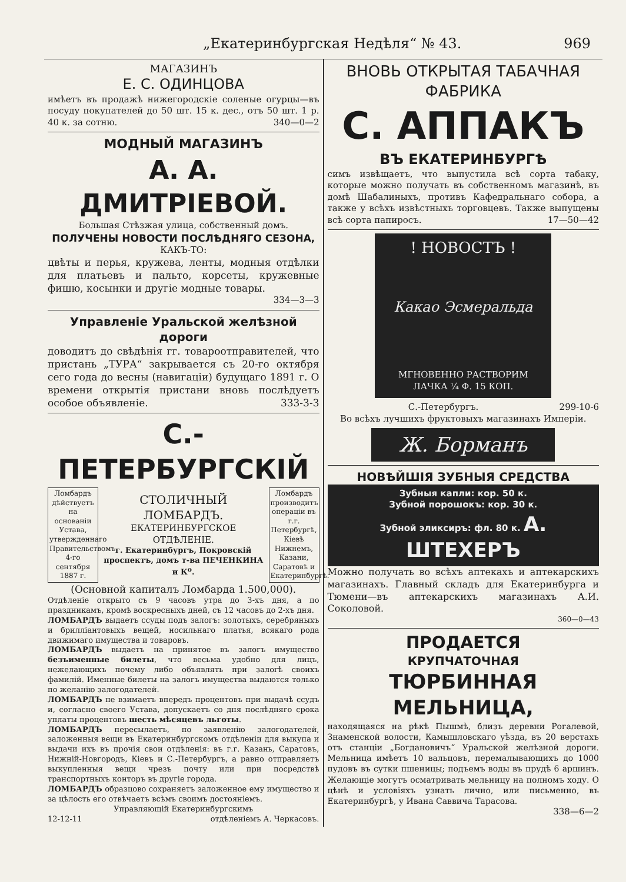„Екатеринбургская Недѣля“ № 43. 969
МАГАЗИНЪ
Е. С. ОДИНЦОВА
имѣетъ въ продажѣ нижегородскіе соленые огурцы—въ посуду покупателей до 50 шт. 15 к. дес., отъ 50 шт. 1 р. 40 к. за сотню. 340—0—2
МОДНЫЙ МАГАЗИНЪ
А. А. ДМИТРІЕВОЙ.
Большая Стѣзжая улица, собственный домъ.
ПОЛУЧЕНЫ НОВОСТИ ПОСЛѢДНЯГО СЕЗОНА,
КАКЪ-ТО:
цвѣты и перья, кружева, ленты, модныя отдѣлки для платьевъ и пальто, корсеты, кружевные фишю, косынки и другіе модные товары.
334—3—3
Управленіе Уральской желѣзной дороги
доводитъ до свѣдѣнія гг. товароотправителей, что пристань „ТУРА“ закрывается съ 20-го октября сего года до весны (навигаціи) будущаго 1891 г. О времени открытія пристани вновь послѣдуетъ особое объявленіе. 333-3-3
С.-ПЕТЕРБУРГСКІЙ
Ломбардъ дѣйствуетъ на основаніи Устава, утвержденнаго Правительствомъ 4-го сентября 1887 г.
СТОЛИЧНЫЙ ЛОМБАРДЪ.
ЕКАТЕРИНБУРГСКОЕ ОТДѢЛЕНІЕ.
г. Екатеринбургъ, Покровскій проспектъ, домъ т-ва ПЕЧЕНКИНА и К<sup>о</sup>.
Ломбардъ производитъ операціи въ г.г. Петербургѣ, Кіевѣ Нижнемъ, Казани, Саратовѣ и Екатеринбургѣ.
(Основной капиталъ Ломбарда 1.500,000).
Отдѣленіе открыто съ 9 часовъ утра до 3-хъ дня, а по праздникамъ, кромѣ воскресныхъ дней, съ 12 часовъ до 2-хъ дня.
ЛОМБАРДЪ выдаетъ ссуды подъ залогъ: золотыхъ, серебряныхъ и бриллiантовыхъ вещей, носильнаго платья, всякаго рода движимаго имущества и товаровъ.
ЛОМБАРДЪ выдаетъ на принятое въ залогъ имущество безъименные билеты, что весьма удобно для лицъ, нежелающихъ почему либо объявлять при залогѣ своихъ фамилій. Именные билеты на залогъ имущества выдаются только по желанію залогодателей.
ЛОМБАРДЪ не взимаетъ впередъ процентовъ при выдачѣ ссудъ и, согласно своего Устава, допускаетъ со дня послѣдняго срока уплаты процентовъ шесть мѣсяцевъ льготы.
ЛОМБАРДЪ пересылаетъ, по заявленію залогодателей, заложенныя вещи въ Екатеринбургскомъ отдѣленіи для выкупа и выдачи ихъ въ прочія свои отдѣленія: въ г.г. Казань, Саратовъ, Нижній-Новгородъ, Кіевъ и С.-Петербургъ, а равно отправляетъ выкупленныя вещи чрезъ почту или при посредствѣ транспортныхъ конторъ въ другіе города.
ЛОМБАРДЪ образцово сохраняетъ заложенное ему имущество и за цѣлость его отвѣчаетъ всѣмъ своимъ достояніемъ.
Управляющій Екатеринбургскимъ
12-12-11 отдѣленіемъ А. Черкасовъ.
ВНОВЬ ОТКРЫТАЯ ТАБАЧНАЯ ФАБРИКА
С. АППАКЪ
ВЪ ЕКАТЕРИНБУРГѢ
симъ извѣщаетъ, что выпустила всѣ сорта табаку, которые можно получать въ собственномъ магазинѣ, въ домѣ Шабалиныхъ, противъ Кафедральнаго собора, а также у всѣхъ извѣстныхъ торговцевъ. Также выпущены всѣ сорта папиросъ. 17—50—42
! НОВОСТЪ !
Какао Эсмеральда
МГНОВЕННО РАСТВОРИМ
ЛАЧКА ¼ Ф. 15 КОП.
С.-Петербургъ. 299-10-6
Во всѣхъ лучшихъ фруктовыхъ магазинахъ Имперіи.
Ж. Борманъ
НОВѢЙШІЯ ЗУБНЫЯ СРЕДСТВА
Зубныя капли: кор. 50 к.
Зубной порошокъ: кор. 30 к.
Зубной эликсиръ: фл. 80 к. А. ШТЕХЕРЪ
Можно получать во всѣхъ аптекахъ и аптекарскихъ магазинахъ. Главный складъ для Екатеринбурга и Тюмени—въ аптекарскихъ магазинахъ А.И. Соколовой.
360—0—43
ПРОДАЕТСЯ
КРУПЧАТОЧНАЯ
ТЮРБИННАЯ МЕЛЬНИЦА,
находящаяся на рѣкѣ Пышмѣ, близъ деревни Рогалевой, Знаменской волости, Камышловскаго уѣзда, въ 20 верстахъ отъ станціи „Богдановичъ“ Уральской желѣзной дороги. Мельница имѣетъ 10 вальцовъ, перемалывающихъ до 1000 пудовъ въ сутки пшеницы; подъемъ воды въ прудѣ 6 аршинъ. Желающіе могутъ осматривать мельницу на полномъ ходу. О цѣнѣ и условіяхъ узнать лично, или письменно, въ Екатеринбургѣ, у Ивана Саввича Тарасова.
338—6—2